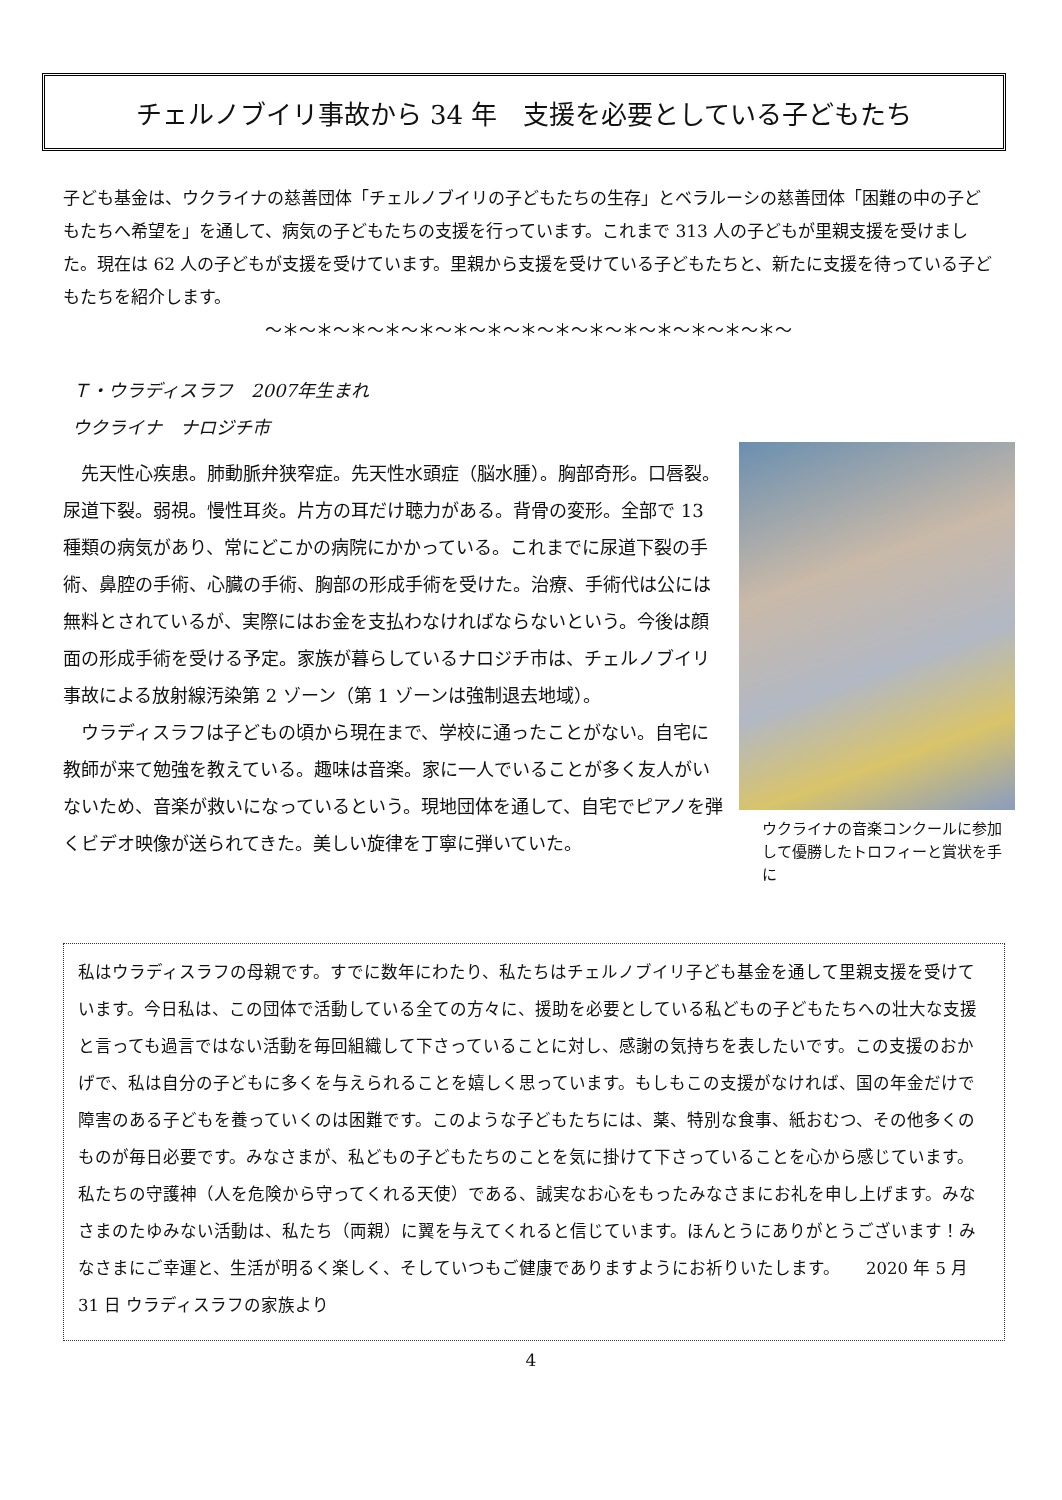チェルノブイリ事故から 34 年　支援を必要としている子どもたち
子ども基金は、ウクライナの慈善団体「チェルノブイリの子どもたちの生存」とベラルーシの慈善団体「困難の中の子どもたちへ希望を」を通して、病気の子どもたちの支援を行っています。これまで 313 人の子どもが里親支援を受けました。現在は 62 人の子どもが支援を受けています。里親から支援を受けている子どもたちと、新たに支援を待っている子どもたちを紹介します。
～＊～＊～＊～＊～＊～＊～＊～＊～＊～＊～＊～＊～＊～＊～＊～
Ｔ・ウラディスラフ　2007年生まれ
ウクライナ　ナロジチ市
　先天性心疾患。肺動脈弁狭窄症。先天性水頭症（脳水腫）。胸部奇形。口唇裂。尿道下裂。弱視。慢性耳炎。片方の耳だけ聴力がある。背骨の変形。全部で 13 種類の病気があり、常にどこかの病院にかかっている。これまでに尿道下裂の手術、鼻腔の手術、心臓の手術、胸部の形成手術を受けた。治療、手術代は公には無料とされているが、実際にはお金を支払わなければならないという。今後は顔面の形成手術を受ける予定。家族が暮らしているナロジチ市は、チェルノブイリ事故による放射線汚染第 2 ゾーン（第 1 ゾーンは強制退去地域）。
　ウラディスラフは子どもの頃から現在まで、学校に通ったことがない。自宅に教師が来て勉強を教えている。趣味は音楽。家に一人でいることが多く友人がいないため、音楽が救いになっているという。現地団体を通して、自宅でピアノを弾くビデオ映像が送られてきた。美しい旋律を丁寧に弾いていた。
ウクライナの音楽コンクールに参加して優勝したトロフィーと賞状を手に
私はウラディスラフの母親です。すでに数年にわたり、私たちはチェルノブイリ子ども基金を通して里親支援を受けています。今日私は、この団体で活動している全ての方々に、援助を必要としている私どもの子どもたちへの壮大な支援と言っても過言ではない活動を毎回組織して下さっていることに対し、感謝の気持ちを表したいです。この支援のおかげで、私は自分の子どもに多くを与えられることを嬉しく思っています。もしもこの支援がなければ、国の年金だけで障害のある子どもを養っていくのは困難です。このような子どもたちには、薬、特別な食事、紙おむつ、その他多くのものが毎日必要です。みなさまが、私どもの子どもたちのことを気に掛けて下さっていることを心から感じています。私たちの守護神（人を危険から守ってくれる天使）である、誠実なお心をもったみなさまにお礼を申し上げます。みなさまのたゆみない活動は、私たち（両親）に翼を与えてくれると信じています。ほんとうにありがとうございます！みなさまにご幸運と、生活が明るく楽しく、そしていつもご健康でありますようにお祈りいたします。　　2020 年 5 月 31 日 ウラディスラフの家族より
4